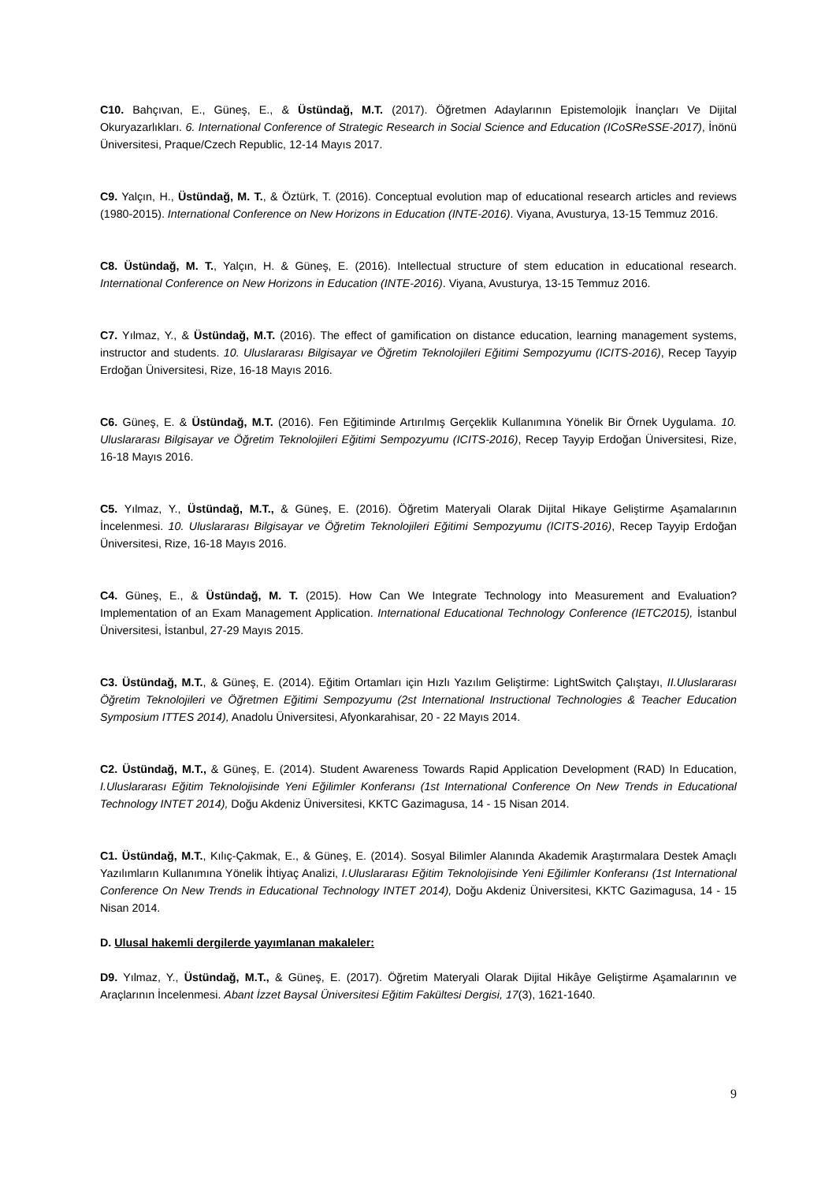C10. Bahçıvan, E., Güneş, E., & Üstündağ, M.T. (2017). Öğretmen Adaylarının Epistemolojik İnançları Ve Dijital Okuryazarlıkları. 6. International Conference of Strategic Research in Social Science and Education (ICoSReSSE-2017), İnönü Üniversitesi, Praque/Czech Republic, 12-14 Mayıs 2017.
C9. Yalçın, H., Üstündağ, M. T., & Öztürk, T. (2016). Conceptual evolution map of educational research articles and reviews (1980-2015). International Conference on New Horizons in Education (INTE-2016). Viyana, Avusturya, 13-15 Temmuz 2016.
C8. Üstündağ, M. T., Yalçın, H. & Güneş, E. (2016). Intellectual structure of stem education in educational research. International Conference on New Horizons in Education (INTE-2016). Viyana, Avusturya, 13-15 Temmuz 2016.
C7. Yılmaz, Y., & Üstündağ, M.T. (2016). The effect of gamification on distance education, learning management systems, instructor and students. 10. Uluslararası Bilgisayar ve Öğretim Teknolojileri Eğitimi Sempozyumu (ICITS-2016), Recep Tayyip Erdoğan Üniversitesi, Rize, 16-18 Mayıs 2016.
C6. Güneş, E. & Üstündağ, M.T. (2016). Fen Eğitiminde Artırılmış Gerçeklik Kullanımına Yönelik Bir Örnek Uygulama. 10. Uluslararası Bilgisayar ve Öğretim Teknolojileri Eğitimi Sempozyumu (ICITS-2016), Recep Tayyip Erdoğan Üniversitesi, Rize, 16-18 Mayıs 2016.
C5. Yılmaz, Y., Üstündağ, M.T., & Güneş, E. (2016). Öğretim Materyali Olarak Dijital Hikaye Geliştirme Aşamalarının İncelenmesi. 10. Uluslararası Bilgisayar ve Öğretim Teknolojileri Eğitimi Sempozyumu (ICITS-2016), Recep Tayyip Erdoğan Üniversitesi, Rize, 16-18 Mayıs 2016.
C4. Güneş, E., & Üstündağ, M. T. (2015). How Can We Integrate Technology into Measurement and Evaluation? Implementation of an Exam Management Application. International Educational Technology Conference (IETC2015), İstanbul Üniversitesi, İstanbul, 27-29 Mayıs 2015.
C3. Üstündağ, M.T., & Güneş, E. (2014). Eğitim Ortamları için Hızlı Yazılım Geliştirme: LightSwitch Çalıştayı, II.Uluslararası Öğretim Teknolojileri ve Öğretmen Eğitimi Sempozyumu (2st International Instructional Technologies & Teacher Education Symposium ITTES 2014), Anadolu Üniversitesi, Afyonkarahisar, 20 - 22 Mayıs 2014.
C2. Üstündağ, M.T., & Güneş, E. (2014). Student Awareness Towards Rapid Application Development (RAD) In Education, I.Uluslararası Eğitim Teknolojisinde Yeni Eğilimler Konferansı (1st International Conference On New Trends in Educational Technology INTET 2014), Doğu Akdeniz Üniversitesi, KKTC Gazimagusa, 14 - 15 Nisan 2014.
C1. Üstündağ, M.T., Kılıç-Çakmak, E., & Güneş, E. (2014). Sosyal Bilimler Alanında Akademik Araştırmalara Destek Amaçlı Yazılımların Kullanımına Yönelik İhtiyaç Analizi, I.Uluslararası Eğitim Teknolojisinde Yeni Eğilimler Konferansı (1st International Conference On New Trends in Educational Technology INTET 2014), Doğu Akdeniz Üniversitesi, KKTC Gazimagusa, 14 - 15 Nisan 2014.
D. Ulusal hakemli dergilerde yayımlanan makaleler:
D9. Yılmaz, Y., Üstündağ, M.T., & Güneş, E. (2017). Öğretim Materyali Olarak Dijital Hikâye Geliştirme Aşamalarının ve Araçlarının İncelenmesi. Abant İzzet Baysal Üniversitesi Eğitim Fakültesi Dergisi, 17(3), 1621-1640.
9